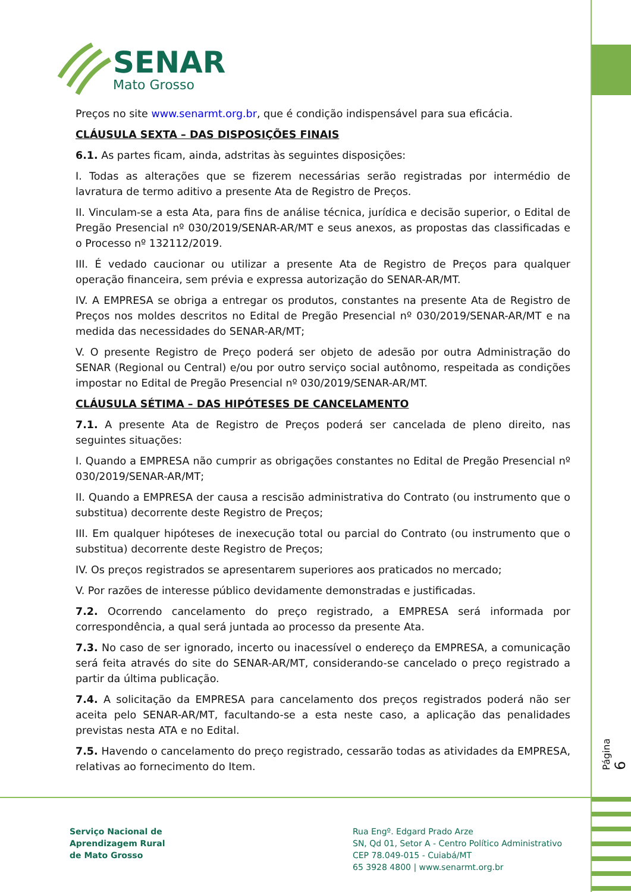SENAR
Mato Grosso
Preços no site www.senarmt.org.br, que é condição indispensável para sua eficácia.
CLÁUSULA SEXTA – DAS DISPOSIÇÕES FINAIS
6.1. As partes ficam, ainda, adstritas às seguintes disposições:
I. Todas as alterações que se fizerem necessárias serão registradas por intermédio de lavratura de termo aditivo a presente Ata de Registro de Preços.
II. Vinculam-se a esta Ata, para fins de análise técnica, jurídica e decisão superior, o Edital de Pregão Presencial nº 030/2019/SENAR-AR/MT e seus anexos, as propostas das classificadas e o Processo nº 132112/2019.
III. É vedado caucionar ou utilizar a presente Ata de Registro de Preços para qualquer operação financeira, sem prévia e expressa autorização do SENAR-AR/MT.
IV. A EMPRESA se obriga a entregar os produtos, constantes na presente Ata de Registro de Preços nos moldes descritos no Edital de Pregão Presencial nº 030/2019/SENAR-AR/MT e na medida das necessidades do SENAR-AR/MT;
V. O presente Registro de Preço poderá ser objeto de adesão por outra Administração do SENAR (Regional ou Central) e/ou por outro serviço social autônomo, respeitada as condições impostar no Edital de Pregão Presencial nº 030/2019/SENAR-AR/MT.
CLÁUSULA SÉTIMA – DAS HIPÓTESES DE CANCELAMENTO
7.1. A presente Ata de Registro de Preços poderá ser cancelada de pleno direito, nas seguintes situações:
I. Quando a EMPRESA não cumprir as obrigações constantes no Edital de Pregão Presencial nº 030/2019/SENAR-AR/MT;
II. Quando a EMPRESA der causa a rescisão administrativa do Contrato (ou instrumento que o substitua) decorrente deste Registro de Preços;
III. Em qualquer hipóteses de inexecução total ou parcial do Contrato (ou instrumento que o substitua) decorrente deste Registro de Preços;
IV. Os preços registrados se apresentarem superiores aos praticados no mercado;
V. Por razões de interesse público devidamente demonstradas e justificadas.
7.2. Ocorrendo cancelamento do preço registrado, a EMPRESA será informada por correspondência, a qual será juntada ao processo da presente Ata.
7.3. No caso de ser ignorado, incerto ou inacessível o endereço da EMPRESA, a comunicação será feita através do site do SENAR-AR/MT, considerando-se cancelado o preço registrado a partir da última publicação.
7.4. A solicitação da EMPRESA para cancelamento dos preços registrados poderá não ser aceita pelo SENAR-AR/MT, facultando-se a esta neste caso, a aplicação das penalidades previstas nesta ATA e no Edital.
7.5. Havendo o cancelamento do preço registrado, cessarão todas as atividades da EMPRESA, relativas ao fornecimento do Item.
Página 6
Serviço Nacional de
Aprendizagem Rural
de Mato Grosso
Rua Engº. Edgard Prado Arze
SN, Qd 01, Setor A - Centro Político Administrativo
CEP 78.049-015 - Cuiabá/MT
65 3928 4800 | www.senarmt.org.br